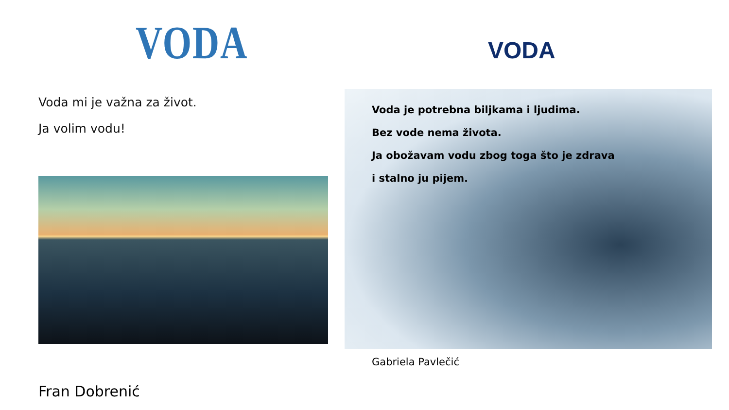VODA
Voda mi je važna za život.
Ja volim vodu!
Fran Dobrenić
VODA
Voda je potrebna biljkama i ljudima.
Bez vode nema života.
Ja obožavam vodu zbog toga što je zdrava
i stalno ju pijem.
Gabriela Pavlečić